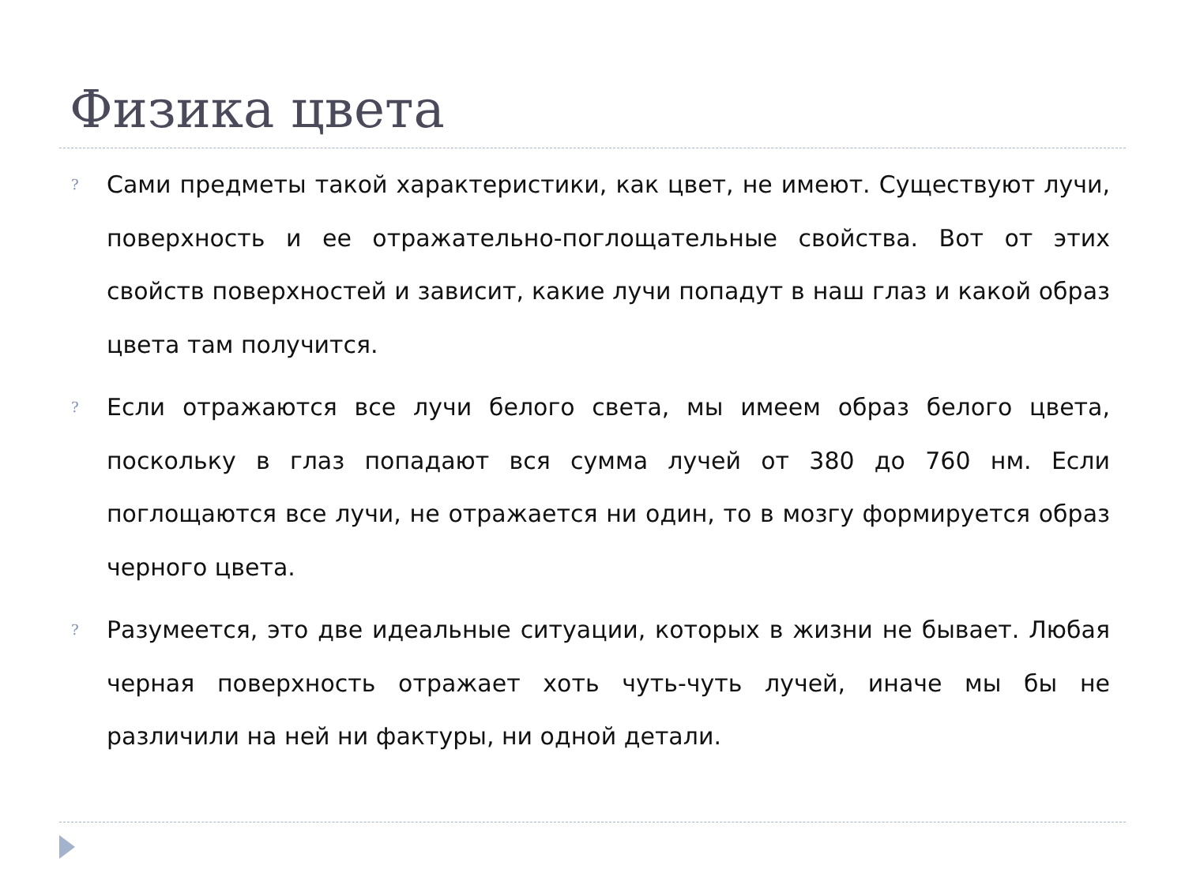Физика цвета
? Сами предметы такой характеристики, как цвет, не имеют. Существуют лучи, поверхность и ее отражательно-поглощательные свойства. Вот от этих свойств поверхностей и зависит, какие лучи попадут в наш глаз и какой образ цвета там получится.
? Если отражаются все лучи белого света, мы имеем образ белого цвета, поскольку в глаз попадают вся сумма лучей от 380 до 760 нм. Если поглощаются все лучи, не отражается ни один, то в мозгу формируется образ черного цвета.
? Разумеется, это две идеальные ситуации, которых в жизни не бывает. Любая черная поверхность отражает хоть чуть-чуть лучей, иначе мы бы не различили на ней ни фактуры, ни одной детали.